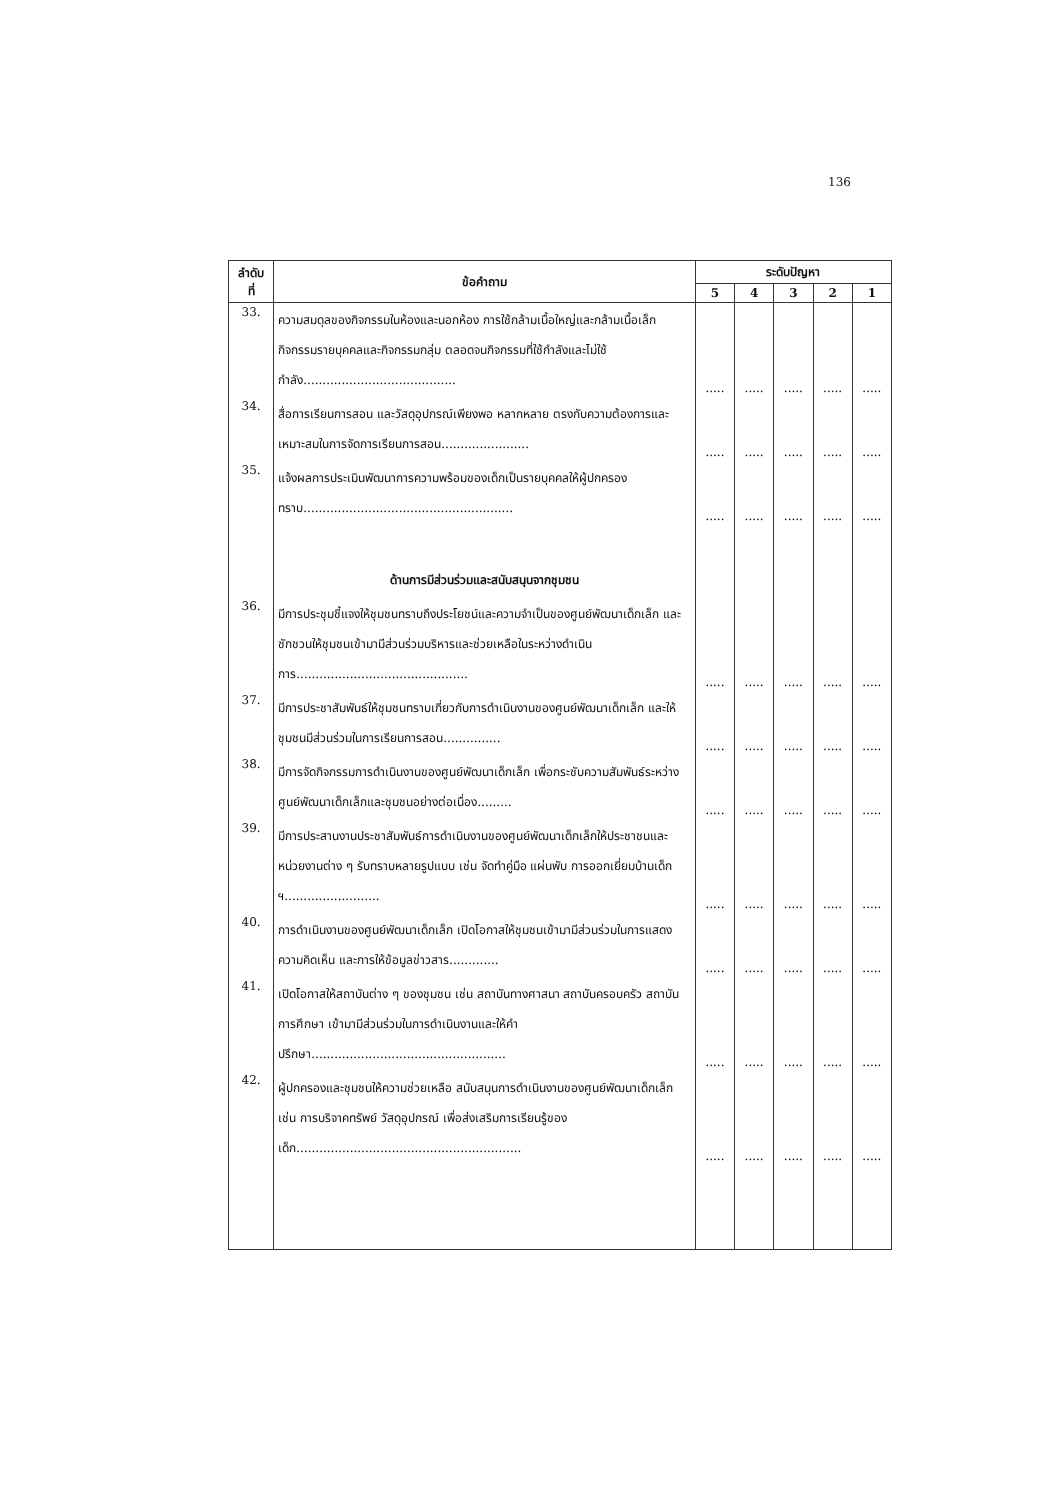136
| ลำดับ ที่ | ข้อคำถาม | ระดับปัญหา | | | | |
| --- | --- | --- | --- | --- | --- | --- |
| | | 5 | 4 | 3 | 2 | 1 |
| 33. | ความสมดุลของกิจกรรมในห้องและนอกห้อง การใช้กล้ามเนื้อใหญ่และกล้ามเนื้อเล็ก กิจกรรมรายบุคคลและกิจกรรมกลุ่ม ตลอดจนกิจกรรมที่ใช้กำลังและไม่ใช้กำลัง........................................ | ..... | ..... | ..... | ..... | ..... |
| 34. | สื่อการเรียนการสอน และวัสดุอุปกรณ์เพียงพอ หลากหลาย ตรงกับความต้องการและเหมาะสมในการจัดการเรียนการสอน....................... | ..... | ..... | ..... | ..... | ..... |
| 35. | แจ้งผลการประเมินพัฒนาการความพร้อมของเด็กเป็นรายบุคคลให้ผู้ปกครองทราบ....................................................... | ..... | ..... | ..... | ..... | ..... |
| | ด้านการมีส่วนร่วมและสนับสนุนจากชุมชน | | | | | |
| 36. | มีการประชุมชี้แจงให้ชุมชนทราบถึงประโยชน์และความจำเป็นของศูนย์พัฒนาเด็กเล็ก และชักชวนให้ชุมชนเข้ามามีส่วนร่วมบริหารและช่วยเหลือในระหว่างดำเนินการ............................................. | ..... | ..... | ..... | ..... | ..... |
| 37. | มีการประชาสัมพันธ์ให้ชุมชนทราบเกี่ยวกับการดำเนินงานของศูนย์พัฒนาเด็กเล็ก และให้ชุมชนมีส่วนร่วมในการเรียนการสอน............... | ..... | ..... | ..... | ..... | ..... |
| 38. | มีการจัดกิจกรรมการดำเนินงานของศูนย์พัฒนาเด็กเล็ก เพื่อกระชับความสัมพันธ์ระหว่างศูนย์พัฒนาเด็กเล็กและชุมชนอย่างต่อเนื่อง......... | ..... | ..... | ..... | ..... | ..... |
| 39. | มีการประสานงานประชาสัมพันธ์การดำเนินงานของศูนย์พัฒนาเด็กเล็กให้ประชาชนและหน่วยงานต่าง ๆ รับทราบหลายรูปแบบ เช่น จัดทำคู่มือ แผ่นพับ การออกเยี่ยมบ้านเด็ก ฯ......................... | ..... | ..... | ..... | ..... | ..... |
| 40. | การดำเนินงานของศูนย์พัฒนาเด็กเล็ก เปิดโอกาสให้ชุมชนเข้ามามีส่วนร่วมในการแสดงความคิดเห็น และการให้ข้อมูลข่าวสาร............. | ..... | ..... | ..... | ..... | ..... |
| 41. | เปิดโอกาสให้สถาบันต่าง ๆ ของชุมชน เช่น สถาบันทางศาสนา สถาบันครอบครัว สถาบันการศึกษา เข้ามามีส่วนร่วมในการดำเนินงานและให้คำปรึกษา................................................... | ..... | ..... | ..... | ..... | ..... |
| 42. | ผู้ปกครองและชุมชนให้ความช่วยเหลือ สนับสนุนการดำเนินงานของศูนย์พัฒนาเด็กเล็ก เช่น การบริจาคทรัพย์ วัสดุอุปกรณ์ เพื่อส่งเสริมการเรียนรู้ของเด็ก........................................................... | ..... | ..... | ..... | ..... | ..... |